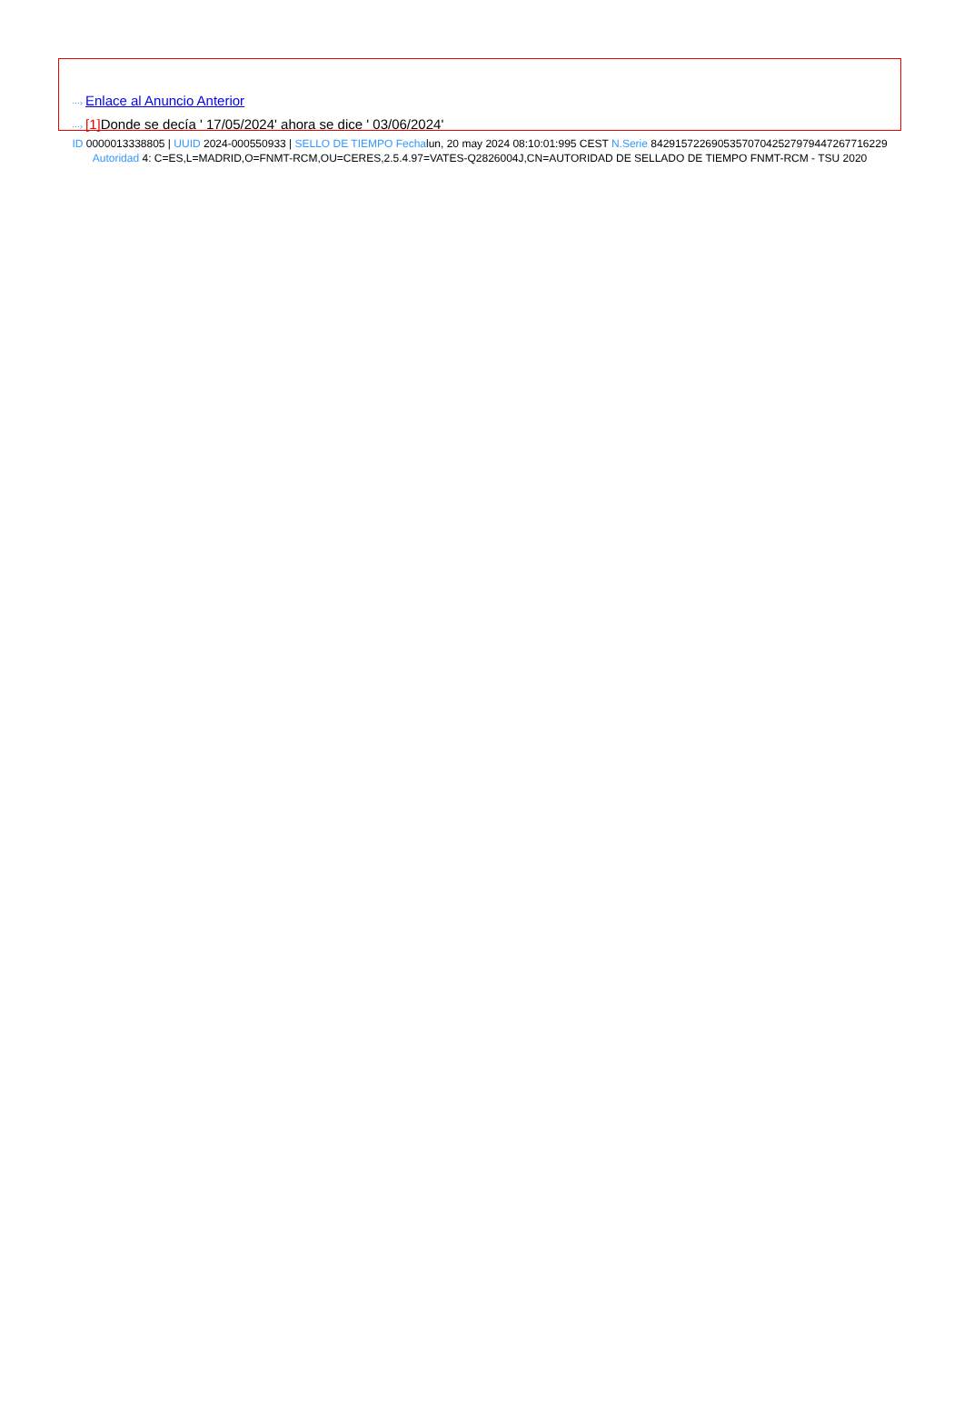···› Enlace al Anuncio Anterior
···› [1] Donde se decía ' 17/05/2024' ahora se dice ' 03/06/2024'
ID 0000013338805 | UUID 2024-000550933 | SELLO DE TIEMPO Fechalun, 20 may 2024 08:10:01:995 CEST N.Serie 842915722690535707042527979447267716229 Autoridad 4: C=ES,L=MADRID,O=FNMT-RCM,OU=CERES,2.5.4.97=VATES-Q2826004J,CN=AUTORIDAD DE SELLADO DE TIEMPO FNMT-RCM - TSU 2020